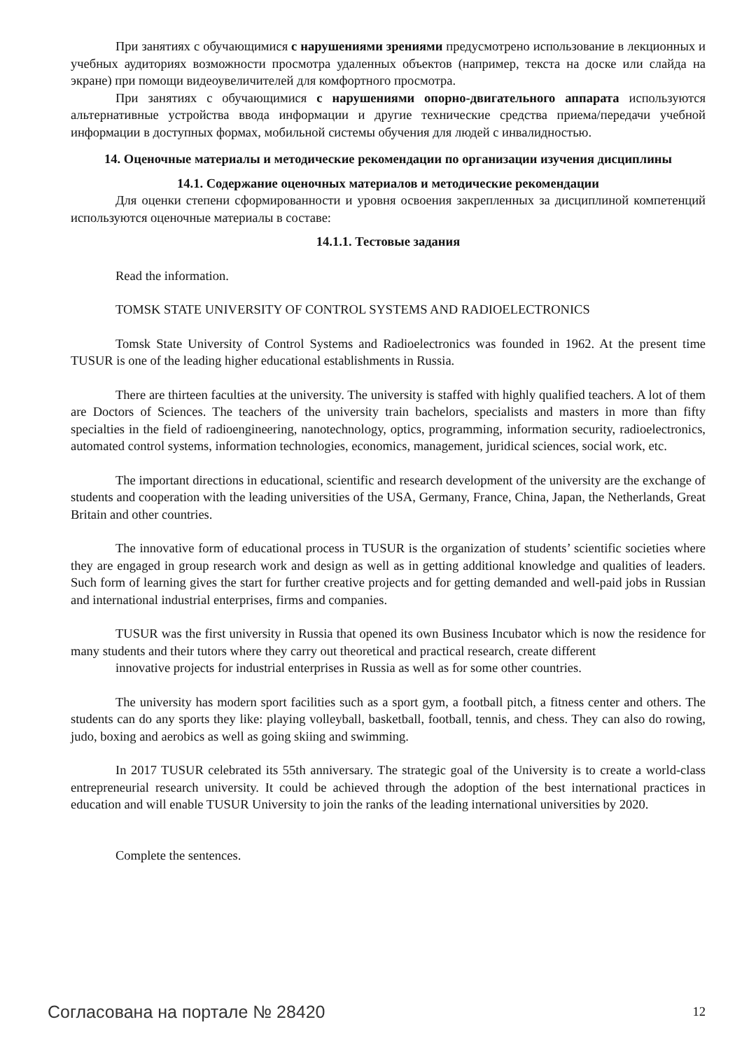При занятиях с обучающимися с нарушениями зрениями предусмотрено использование в лекционных и учебных аудиториях возможности просмотра удаленных объектов (например, текста на доске или слайда на экране) при помощи видеоувеличителей для комфортного просмотра.
При занятиях с обучающимися с нарушениями опорно-двигательного аппарата используются альтернативные устройства ввода информации и другие технические средства приема/передачи учебной информации в доступных формах, мобильной системы обучения для людей с инвалидностью.
14. Оценочные материалы и методические рекомендации по организации изучения дисциплины
14.1. Содержание оценочных материалов и методические рекомендации
Для оценки степени сформированности и уровня освоения закрепленных за дисциплиной компетенций используются оценочные материалы в составе:
14.1.1. Тестовые задания
Read the information.
TOMSK STATE UNIVERSITY OF CONTROL SYSTEMS AND RADIOELECTRONICS
Tomsk State University of Control Systems and Radioelectronics was founded in 1962. At the present time TUSUR is one of the leading higher educational establishments in Russia.
There are thirteen faculties at the university. The university is staffed with highly qualified teachers. A lot of them are Doctors of Sciences. The teachers of the university train bachelors, specialists and masters in more than fifty specialties in the field of radioengineering, nanotechnology, optics, programming, information security, radioelectronics, automated control systems, information technologies, economics, management, juridical sciences, social work, etc.
The important directions in educational, scientific and research development of the university are the exchange of students and cooperation with the leading universities of the USA, Germany, France, China, Japan, the Netherlands, Great Britain and other countries.
The innovative form of educational process in TUSUR is the organization of students’ scientific societies where they are engaged in group research work and design as well as in getting additional knowledge and qualities of leaders. Such form of learning gives the start for further creative projects and for getting demanded and well-paid jobs in Russian and international industrial enterprises, firms and companies.
TUSUR was the first university in Russia that opened its own Business Incubator which is now the residence for many students and their tutors where they carry out theoretical and practical research, create different
innovative projects for industrial enterprises in Russia as well as for some other countries.
The university has modern sport facilities such as a sport gym, a football pitch, a fitness center and others. The students can do any sports they like: playing volleyball, basketball, football, tennis, and chess. They can also do rowing, judo, boxing and aerobics as well as going skiing and swimming.
In 2017 TUSUR celebrated its 55th anniversary. The strategic goal of the University is to create a world-class entrepreneurial research university. It could be achieved through the adoption of the best international practices in education and will enable TUSUR University to join the ranks of the leading international universities by 2020.
Complete the sentences.
Согласована на портале № 28420 12